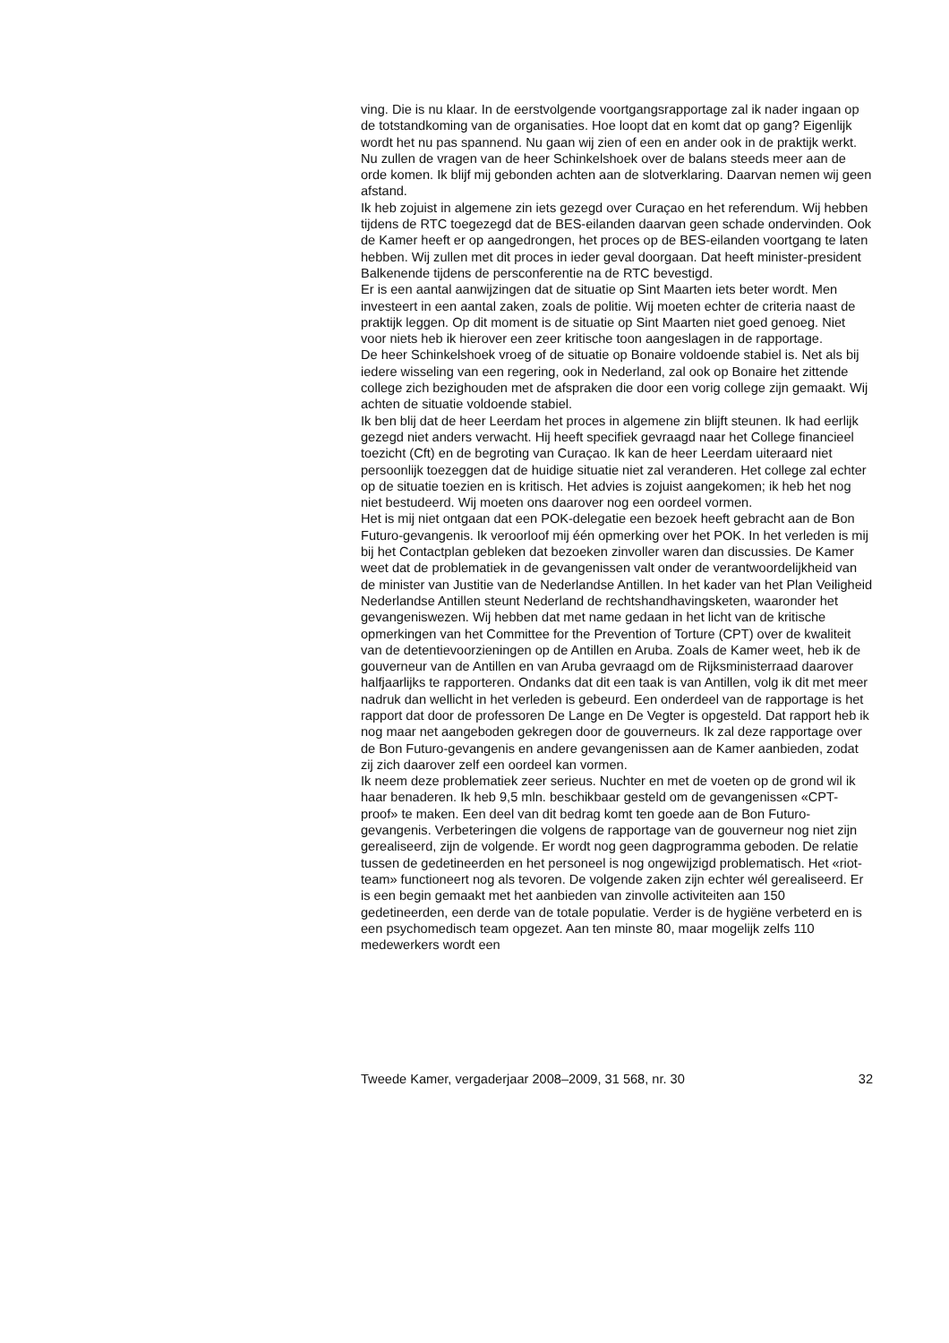ving. Die is nu klaar. In de eerstvolgende voortgangsrapportage zal ik nader ingaan op de totstandkoming van de organisaties. Hoe loopt dat en komt dat op gang? Eigenlijk wordt het nu pas spannend. Nu gaan wij zien of een en ander ook in de praktijk werkt. Nu zullen de vragen van de heer Schinkelshoek over de balans steeds meer aan de orde komen. Ik blijf mij gebonden achten aan de slotverklaring. Daarvan nemen wij geen afstand.
Ik heb zojuist in algemene zin iets gezegd over Curaçao en het referendum. Wij hebben tijdens de RTC toegezegd dat de BES-eilanden daarvan geen schade ondervinden. Ook de Kamer heeft er op aangedrongen, het proces op de BES-eilanden voortgang te laten hebben. Wij zullen met dit proces in ieder geval doorgaan. Dat heeft minister-president Balkenende tijdens de persconferentie na de RTC bevestigd.
Er is een aantal aanwijzingen dat de situatie op Sint Maarten iets beter wordt. Men investeert in een aantal zaken, zoals de politie. Wij moeten echter de criteria naast de praktijk leggen. Op dit moment is de situatie op Sint Maarten niet goed genoeg. Niet voor niets heb ik hierover een zeer kritische toon aangeslagen in de rapportage.
De heer Schinkelshoek vroeg of de situatie op Bonaire voldoende stabiel is. Net als bij iedere wisseling van een regering, ook in Nederland, zal ook op Bonaire het zittende college zich bezighouden met de afspraken die door een vorig college zijn gemaakt. Wij achten de situatie voldoende stabiel.
Ik ben blij dat de heer Leerdam het proces in algemene zin blijft steunen. Ik had eerlijk gezegd niet anders verwacht. Hij heeft specifiek gevraagd naar het College financieel toezicht (Cft) en de begroting van Curaçao. Ik kan de heer Leerdam uiteraard niet persoonlijk toezeggen dat de huidige situatie niet zal veranderen. Het college zal echter op de situatie toezien en is kritisch. Het advies is zojuist aangekomen; ik heb het nog niet bestudeerd. Wij moeten ons daarover nog een oordeel vormen.
Het is mij niet ontgaan dat een POK-delegatie een bezoek heeft gebracht aan de Bon Futuro-gevangenis. Ik veroorloof mij één opmerking over het POK. In het verleden is mij bij het Contactplan gebleken dat bezoeken zinvoller waren dan discussies. De Kamer weet dat de problematiek in de gevangenissen valt onder de verantwoordelijkheid van de minister van Justitie van de Nederlandse Antillen. In het kader van het Plan Veiligheid Nederlandse Antillen steunt Nederland de rechtshandhavingsketen, waaronder het gevangeniswezen. Wij hebben dat met name gedaan in het licht van de kritische opmerkingen van het Committee for the Prevention of Torture (CPT) over de kwaliteit van de detentievoorzieningen op de Antillen en Aruba. Zoals de Kamer weet, heb ik de gouverneur van de Antillen en van Aruba gevraagd om de Rijksministerraad daarover halfjaarlijks te rapporteren. Ondanks dat dit een taak is van Antillen, volg ik dit met meer nadruk dan wellicht in het verleden is gebeurd. Een onderdeel van de rapportage is het rapport dat door de professoren De Lange en De Vegter is opgesteld. Dat rapport heb ik nog maar net aangeboden gekregen door de gouverneurs. Ik zal deze rapportage over de Bon Futuro-gevangenis en andere gevangenissen aan de Kamer aanbieden, zodat zij zich daarover zelf een oordeel kan vormen.
Ik neem deze problematiek zeer serieus. Nuchter en met de voeten op de grond wil ik haar benaderen. Ik heb 9,5 mln. beschikbaar gesteld om de gevangenissen «CPT-proof» te maken. Een deel van dit bedrag komt ten goede aan de Bon Futuro-gevangenis. Verbeteringen die volgens de rapportage van de gouverneur nog niet zijn gerealiseerd, zijn de volgende. Er wordt nog geen dagprogramma geboden. De relatie tussen de gedetineerden en het personeel is nog ongewijzigd problematisch. Het «riot-team» functioneert nog als tevoren. De volgende zaken zijn echter wél gerealiseerd. Er is een begin gemaakt met het aanbieden van zinvolle activiteiten aan 150 gedetineerden, een derde van de totale populatie. Verder is de hygiëne verbeterd en is een psychomedisch team opgezet. Aan ten minste 80, maar mogelijk zelfs 110 medewerkers wordt een
Tweede Kamer, vergaderjaar 2008–2009, 31 568, nr. 30 32